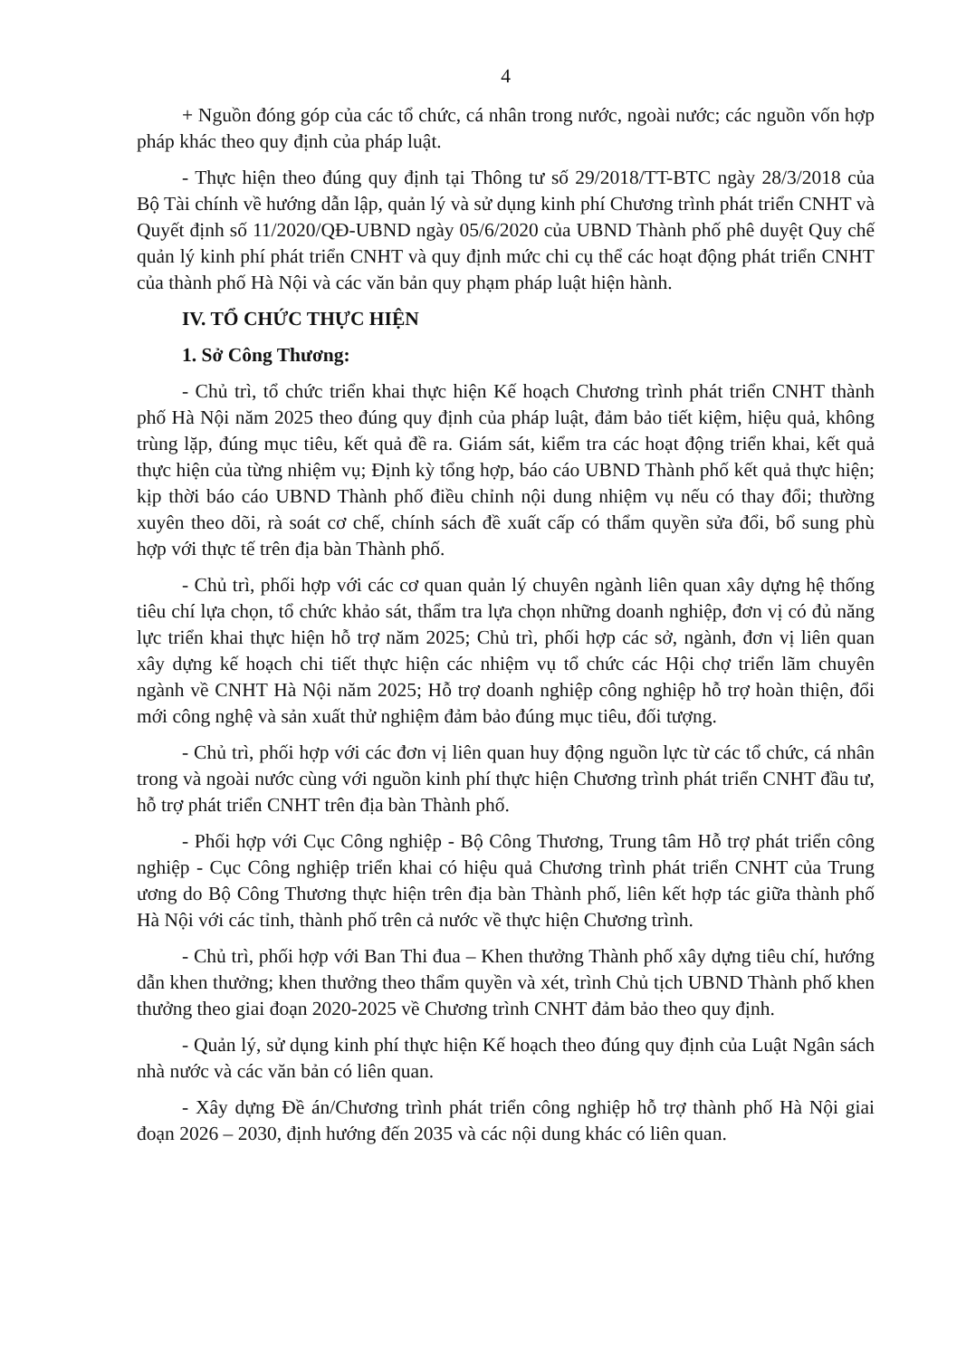4
+ Nguồn đóng góp của các tổ chức, cá nhân trong nước, ngoài nước; các nguồn vốn hợp pháp khác theo quy định của pháp luật.
- Thực hiện theo đúng quy định tại Thông tư số 29/2018/TT-BTC ngày 28/3/2018 của Bộ Tài chính về hướng dẫn lập, quản lý và sử dụng kinh phí Chương trình phát triển CNHT và Quyết định số 11/2020/QĐ-UBND ngày 05/6/2020 của UBND Thành phố phê duyệt Quy chế quản lý kinh phí phát triển CNHT và quy định mức chi cụ thể các hoạt động phát triển CNHT của thành phố Hà Nội và các văn bản quy phạm pháp luật hiện hành.
IV. TỔ CHỨC THỰC HIỆN
1. Sở Công Thương:
- Chủ trì, tổ chức triển khai thực hiện Kế hoạch Chương trình phát triển CNHT thành phố Hà Nội năm 2025 theo đúng quy định của pháp luật, đảm bảo tiết kiệm, hiệu quả, không trùng lặp, đúng mục tiêu, kết quả đề ra. Giám sát, kiểm tra các hoạt động triển khai, kết quả thực hiện của từng nhiệm vụ; Định kỳ tổng hợp, báo cáo UBND Thành phố kết quả thực hiện; kịp thời báo cáo UBND Thành phố điều chỉnh nội dung nhiệm vụ nếu có thay đổi; thường xuyên theo dõi, rà soát cơ chế, chính sách đề xuất cấp có thẩm quyền sửa đổi, bổ sung phù hợp với thực tế trên địa bàn Thành phố.
- Chủ trì, phối hợp với các cơ quan quản lý chuyên ngành liên quan xây dựng hệ thống tiêu chí lựa chọn, tổ chức khảo sát, thẩm tra lựa chọn những doanh nghiệp, đơn vị có đủ năng lực triển khai thực hiện hỗ trợ năm 2025; Chủ trì, phối hợp các sở, ngành, đơn vị liên quan xây dựng kế hoạch chi tiết thực hiện các nhiệm vụ tổ chức các Hội chợ triển lãm chuyên ngành về CNHT Hà Nội năm 2025; Hỗ trợ doanh nghiệp công nghiệp hỗ trợ hoàn thiện, đổi mới công nghệ và sản xuất thử nghiệm đảm bảo đúng mục tiêu, đối tượng.
- Chủ trì, phối hợp với các đơn vị liên quan huy động nguồn lực từ các tổ chức, cá nhân trong và ngoài nước cùng với nguồn kinh phí thực hiện Chương trình phát triển CNHT đầu tư, hỗ trợ phát triển CNHT trên địa bàn Thành phố.
- Phối hợp với Cục Công nghiệp - Bộ Công Thương, Trung tâm Hỗ trợ phát triển công nghiệp - Cục Công nghiệp triển khai có hiệu quả Chương trình phát triển CNHT của Trung ương do Bộ Công Thương thực hiện trên địa bàn Thành phố, liên kết hợp tác giữa thành phố Hà Nội với các tỉnh, thành phố trên cả nước về thực hiện Chương trình.
- Chủ trì, phối hợp với Ban Thi đua – Khen thưởng Thành phố xây dựng tiêu chí, hướng dẫn khen thưởng; khen thưởng theo thẩm quyền và xét, trình Chủ tịch UBND Thành phố khen thưởng theo giai đoạn 2020-2025 về Chương trình CNHT đảm bảo theo quy định.
- Quản lý, sử dụng kinh phí thực hiện Kế hoạch theo đúng quy định của Luật Ngân sách nhà nước và các văn bản có liên quan.
- Xây dựng Đề án/Chương trình phát triển công nghiệp hỗ trợ thành phố Hà Nội giai đoạn 2026 – 2030, định hướng đến 2035 và các nội dung khác có liên quan.